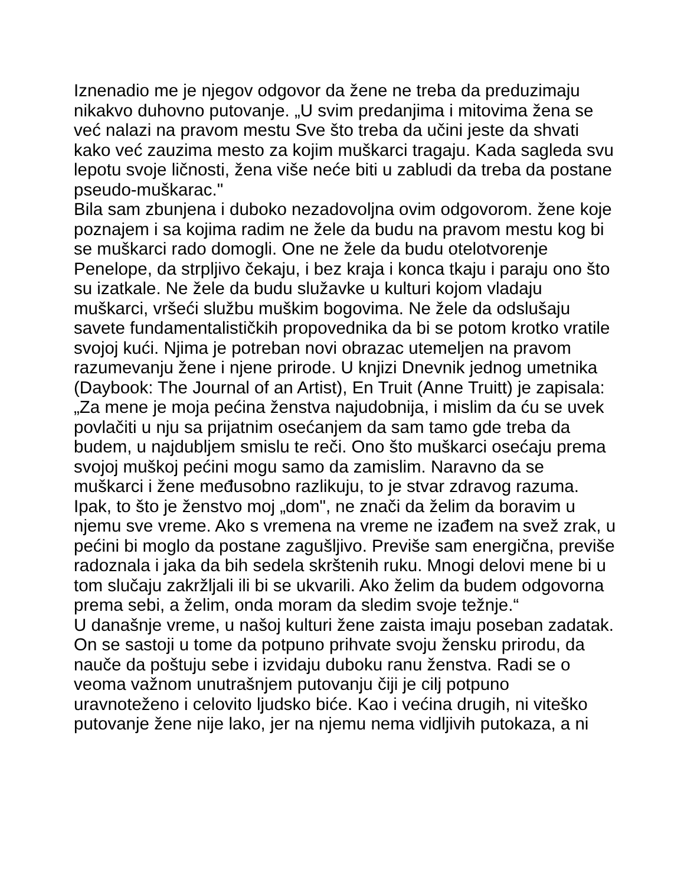Iznenadio me je njegov odgovor da žene ne treba da preduzimaju nikakvo duhovno putovanje. „U svim predanjima i mitovima žena se već nalazi na pravom mestu Sve što treba da učini jeste da shvati kako već zauzima mesto za kojim muškarci tragaju. Kada sagleda svu lepotu svoje ličnosti, žena više neće biti u zabludi da treba da postane pseudo-muškarac."
Bila sam zbunjena i duboko nezadovoljna ovim odgovorom. žene koje poznajem i sa kojima radim ne žele da budu na pravom mestu kog bi se muškarci rado domogli. One ne žele da budu otelotvorenje Penelope, da strpljivo čekaju, i bez kraja i konca tkaju i paraju ono što su izatkale. Ne žele da budu služavke u kulturi kojom vladaju muškarci, vršeći službu muškim bogovima. Ne žele da odslušaju savete fundamentalističkih propovednika da bi se potom krotko vratile svojoj kući. Njima je potreban novi obrazac utemeljen na pravom razumevanju žene i njene prirode. U knjizi Dnevnik jednog umetnika (Daybook: The Journal of an Artist), En Truit (Anne Truitt) je zapisala:
„Za mene je moja pećina ženstva najudobnija, i mislim da ću se uvek povlačiti u nju sa prijatnim osećanjem da sam tamo gde treba da budem, u najdubljem smislu te reči. Ono što muškarci osećaju prema svojoj muškoj pećini mogu samo da zamislim. Naravno da se muškarci i žene međusobno razlikuju, to je stvar zdravog razuma. Ipak, to što je ženstvo moj „dom", ne znači da želim da boravim u njemu sve vreme. Ako s vremena na vreme ne izađem na svež zrak, u pećini bi moglo da postane zagušljivo. Previše sam energična, previše radoznala i jaka da bih sedela skrštenih ruku. Mnogi delovi mene bi u tom slučaju zakržljali ili bi se ukvarili. Ako želim da budem odgovorna prema sebi, a želim, onda moram da sledim svoje težnje.“
U današnje vreme, u našoj kulturi žene zaista imaju poseban zadatak. On se sastoji u tome da potpuno prihvate svoju žensku prirodu, da nauče da poštuju sebe i izvidaju duboku ranu ženstva. Radi se o veoma važnom unutrašnjem putovanju čiji je cilj potpuno uravnoteženo i celovito ljudsko biće. Kao i većina drugih, ni viteško putovanje žene nije lako, jer na njemu nema vidljivih putokaza, a ni